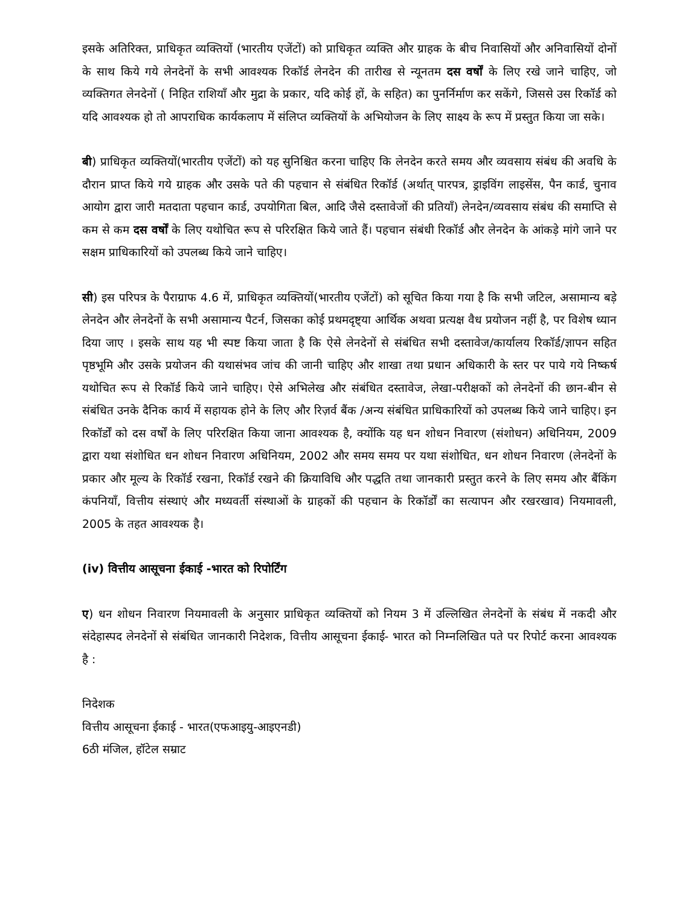इसके अतिरिक्त, प्राधिकृत व्यक्तियों (भारतीय एजेंटों) को प्राधिकृत व्यक्ति और ग्राहक के बीच निवासियों और अनिवासियों दोनों के साथ किये गये लेनदेनों के सभी आवश्यक रिकॉर्ड लेनदेन की तारीख से न्यूनतम दस वर्षों के लिए रखे जाने चाहिए, जो व्यक्तिगत लेनदेनों ( निहित राशियाँ और मुद्रा के प्रकार, यदि कोई हों, के सहित) का पुनर्निर्माण कर सकेंगे, जिससे उस रिकॉर्ड को यदि आवश्यक हो तो आपराधिक कार्यकलाप में संलिप्त व्यक्तियों के अभियोजन के लिए साक्ष्य के रूप में प्रस्तुत किया जा सके।
बी) प्राधिकृत व्यक्तियों(भारतीय एजेंटों) को यह सुनिश्चित करना चाहिए कि लेनदेन करते समय और व्यवसाय संबंध की अवधि के दौरान प्राप्त किये गये ग्राहक और उसके पते की पहचान से संबंधित रिकॉर्ड (अर्थात् पारपत्र, ड्राइविंग लाइसेंस, पैन कार्ड, चुनाव आयोग द्वारा जारी मतदाता पहचान कार्ड, उपयोगिता बिल, आदि जैसे दस्तावेजों की प्रतियाँ) लेनदेन/व्यवसाय संबंध की समाप्ति से कम से कम दस वर्षों के लिए यथोचित रूप से परिरक्षित किये जाते हैं। पहचान संबंधी रिकॉर्ड और लेनदेन के आंकड़े मांगे जाने पर सक्षम प्राधिकारियों को उपलब्ध किये जाने चाहिए।
सी) इस परिपत्र के पैराग्राफ 4.6 में, प्राधिकृत व्यक्तियों(भारतीय एजेंटों) को सूचित किया गया है कि सभी जटिल, असामान्य बड़े लेनदेन और लेनदेनों के सभी असामान्य पैटर्न, जिसका कोई प्रथमदृष्ट्या आर्थिक अथवा प्रत्यक्ष वैध प्रयोजन नहीं है, पर विशेष ध्यान दिया जाए । इसके साथ यह भी स्पष्ट किया जाता है कि ऐसे लेनदेनों से संबंधित सभी दस्तावेज/कार्यालय रिकॉर्ड/ज्ञापन सहित पृष्ठभूमि और उसके प्रयोजन की यथासंभव जांच की जानी चाहिए और शाखा तथा प्रधान अधिकारी के स्तर पर पाये गये निष्कर्ष यथोचित रूप से रिकॉर्ड किये जाने चाहिए। ऐसे अभिलेख और संबंधित दस्तावेज, लेखा-परीक्षकों को लेनदेनों की छान-बीन से संबंधित उनके दैनिक कार्य में सहायक होने के लिए और रिज़र्व बैंक /अन्य संबंधित प्राधिकारियों को उपलब्ध किये जाने चाहिए। इन रिकॉर्डों को दस वर्षों के लिए परिरक्षित किया जाना आवश्यक है, क्योंकि यह धन शोधन निवारण (संशोधन) अधिनियम, 2009 द्वारा यथा संशोधित धन शोधन निवारण अधिनियम, 2002 और समय समय पर यथा संशोधित, धन शोधन निवारण (लेनदेनों के प्रकार और मूल्य के रिकॉर्ड रखना, रिकॉर्ड रखने की क्रियाविधि और पद्धति तथा जानकारी प्रस्तुत करने के लिए समय और बैंकिंग कंपनियाँ, वित्तीय संस्थाएं और मध्यवर्ती संस्थाओं के ग्राहकों की पहचान के रिकॉर्डों का सत्यापन और रखरखाव) नियमावली, 2005 के तहत आवश्यक है।
(iv) वित्तीय आसूचना ईकाई -भारत को रिपोर्टिंग
ए) धन शोधन निवारण नियमावली के अनुसार प्राधिकृत व्यक्तियों को नियम 3 में उल्लिखित लेनदेनों के संबंध में नकदी और संदेहास्पद लेनदेनों से संबंधित जानकारी निदेशक, वित्तीय आसूचना ईकाई- भारत को निम्नलिखित पते पर रिपोर्ट करना आवश्यक है :
निदेशक
वित्तीय आसूचना ईकाई - भारत(एफआइयु-आइएनडी)
6ठी मंजिल, हॉटेल सम्राट